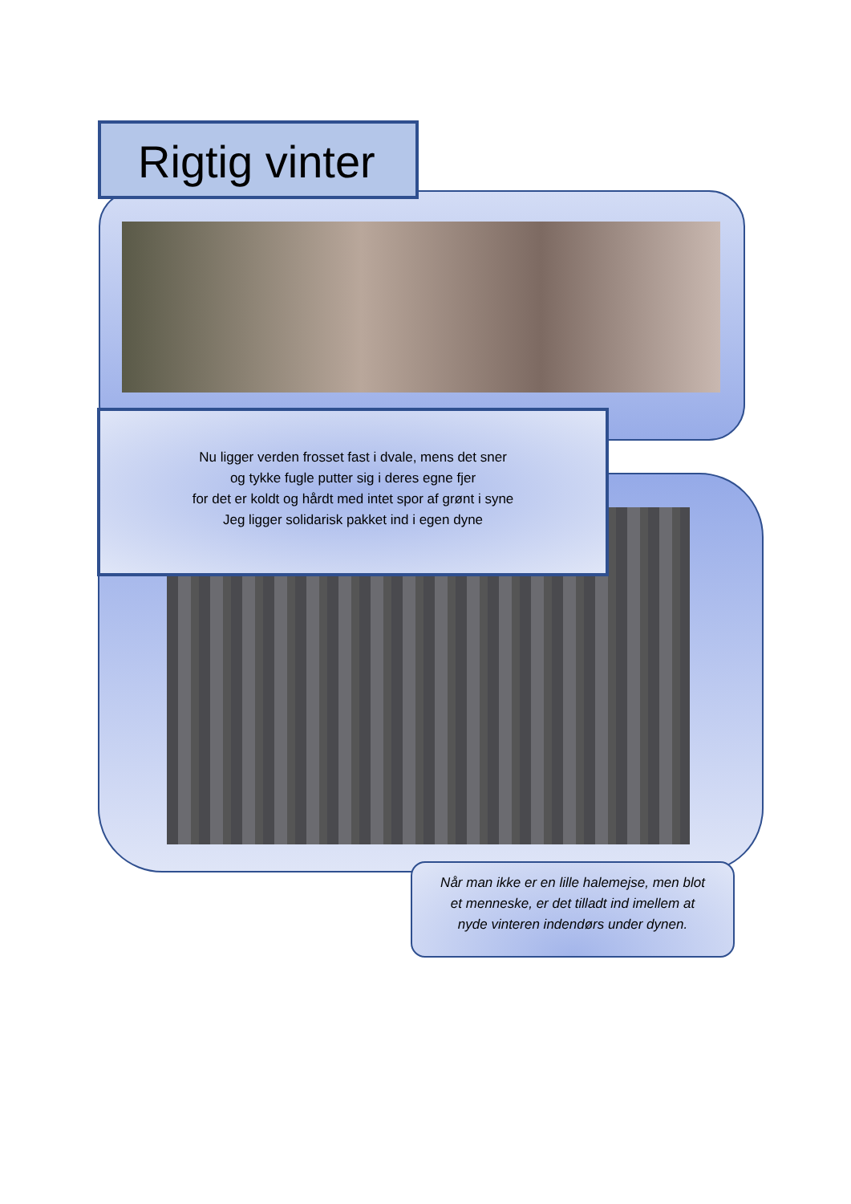Rigtig vinter
Nu ligger verden frosset fast i dvale, mens det sner
og tykke fugle putter sig i deres egne fjer
for det er koldt og hårdt med intet spor af grønt i syne
Jeg ligger solidarisk pakket ind i egen dyne
Når man ikke er en lille halemejse, men blot
et menneske, er det tilladt ind imellem at
nyde vinteren indendørs under dynen.